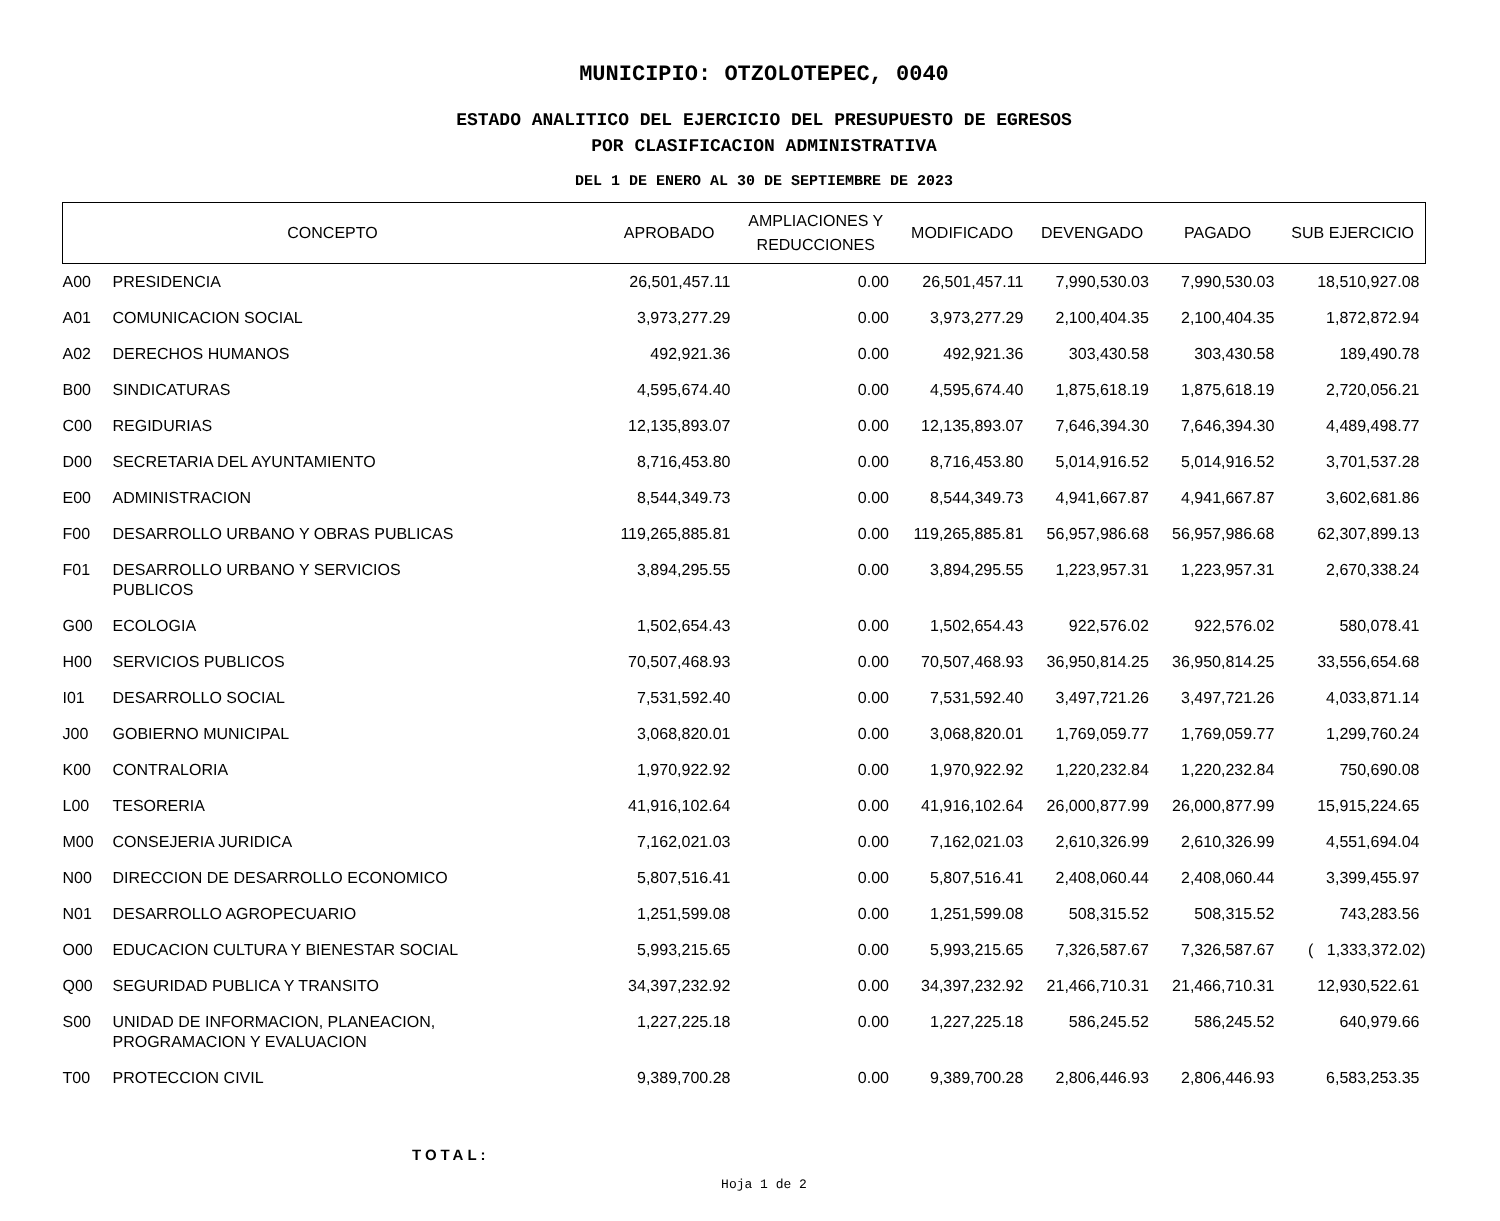MUNICIPIO: OTZOLOTEPEC, 0040
ESTADO ANALITICO DEL EJERCICIO DEL PRESUPUESTO DE EGRESOS
POR CLASIFICACION ADMINISTRATIVA
DEL 1 DE ENERO AL 30 DE SEPTIEMBRE DE 2023
| CONCEPTO | | APROBADO | AMPLIACIONES Y REDUCCIONES | MODIFICADO | DEVENGADO | PAGADO | SUB EJERCICIO |
| --- | --- | --- | --- | --- | --- | --- | --- |
| A00 | PRESIDENCIA | 26,501,457.11 | 0.00 | 26,501,457.11 | 7,990,530.03 | 7,990,530.03 | 18,510,927.08 |
| A01 | COMUNICACION SOCIAL | 3,973,277.29 | 0.00 | 3,973,277.29 | 2,100,404.35 | 2,100,404.35 | 1,872,872.94 |
| A02 | DERECHOS HUMANOS | 492,921.36 | 0.00 | 492,921.36 | 303,430.58 | 303,430.58 | 189,490.78 |
| B00 | SINDICATURAS | 4,595,674.40 | 0.00 | 4,595,674.40 | 1,875,618.19 | 1,875,618.19 | 2,720,056.21 |
| C00 | REGIDURIAS | 12,135,893.07 | 0.00 | 12,135,893.07 | 7,646,394.30 | 7,646,394.30 | 4,489,498.77 |
| D00 | SECRETARIA DEL AYUNTAMIENTO | 8,716,453.80 | 0.00 | 8,716,453.80 | 5,014,916.52 | 5,014,916.52 | 3,701,537.28 |
| E00 | ADMINISTRACION | 8,544,349.73 | 0.00 | 8,544,349.73 | 4,941,667.87 | 4,941,667.87 | 3,602,681.86 |
| F00 | DESARROLLO URBANO Y OBRAS PUBLICAS | 119,265,885.81 | 0.00 | 119,265,885.81 | 56,957,986.68 | 56,957,986.68 | 62,307,899.13 |
| F01 | DESARROLLO URBANO Y SERVICIOS PUBLICOS | 3,894,295.55 | 0.00 | 3,894,295.55 | 1,223,957.31 | 1,223,957.31 | 2,670,338.24 |
| G00 | ECOLOGIA | 1,502,654.43 | 0.00 | 1,502,654.43 | 922,576.02 | 922,576.02 | 580,078.41 |
| H00 | SERVICIOS PUBLICOS | 70,507,468.93 | 0.00 | 70,507,468.93 | 36,950,814.25 | 36,950,814.25 | 33,556,654.68 |
| I01 | DESARROLLO SOCIAL | 7,531,592.40 | 0.00 | 7,531,592.40 | 3,497,721.26 | 3,497,721.26 | 4,033,871.14 |
| J00 | GOBIERNO MUNICIPAL | 3,068,820.01 | 0.00 | 3,068,820.01 | 1,769,059.77 | 1,769,059.77 | 1,299,760.24 |
| K00 | CONTRALORIA | 1,970,922.92 | 0.00 | 1,970,922.92 | 1,220,232.84 | 1,220,232.84 | 750,690.08 |
| L00 | TESORERIA | 41,916,102.64 | 0.00 | 41,916,102.64 | 26,000,877.99 | 26,000,877.99 | 15,915,224.65 |
| M00 | CONSEJERIA JURIDICA | 7,162,021.03 | 0.00 | 7,162,021.03 | 2,610,326.99 | 2,610,326.99 | 4,551,694.04 |
| N00 | DIRECCION DE DESARROLLO ECONOMICO | 5,807,516.41 | 0.00 | 5,807,516.41 | 2,408,060.44 | 2,408,060.44 | 3,399,455.97 |
| N01 | DESARROLLO AGROPECUARIO | 1,251,599.08 | 0.00 | 1,251,599.08 | 508,315.52 | 508,315.52 | 743,283.56 |
| O00 | EDUCACION CULTURA Y BIENESTAR SOCIAL | 5,993,215.65 | 0.00 | 5,993,215.65 | 7,326,587.67 | 7,326,587.67 | ( 1,333,372.02) |
| Q00 | SEGURIDAD PUBLICA Y TRANSITO | 34,397,232.92 | 0.00 | 34,397,232.92 | 21,466,710.31 | 21,466,710.31 | 12,930,522.61 |
| S00 | UNIDAD DE INFORMACION, PLANEACION, PROGRAMACION Y EVALUACION | 1,227,225.18 | 0.00 | 1,227,225.18 | 586,245.52 | 586,245.52 | 640,979.66 |
| T00 | PROTECCION CIVIL | 9,389,700.28 | 0.00 | 9,389,700.28 | 2,806,446.93 | 2,806,446.93 | 6,583,253.35 |
TOTAL:
Hoja 1 de 2